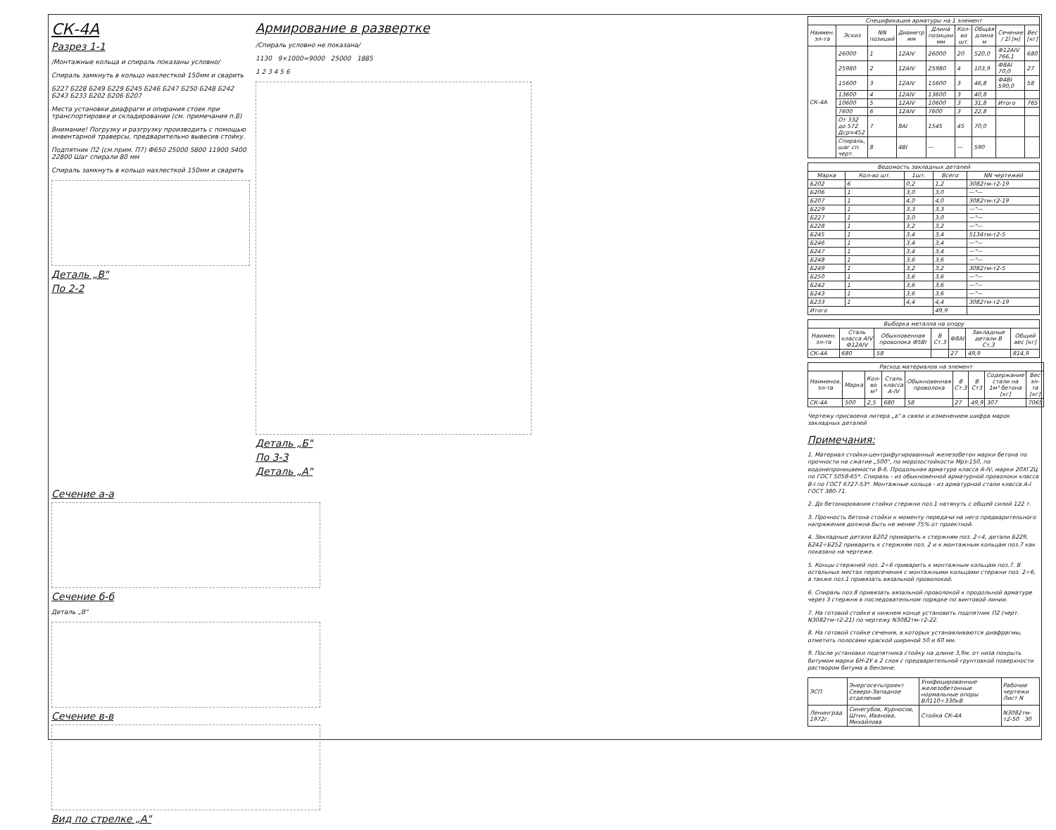СК-4А
Разрез 1-1
/Монтажные кольца и спираль показаны условно/
Спираль замкнуть в кольцо нахлесткой 150мм и сварить
Б227 Б228 Б249 Б229 Б245 Б246 Б247 Б250 Б248 Б242 Б243 Б233 Б202 Б206 Б207
Места установки диафрагм и опирания стоек при транспортировке и складировании (см. примечания п.8)
Внимание! Погрузку и разгрузку производить с помощью инвентарной траверсы, предварительно вывесив стойку.
Подпятник П2 (см.прим. П7) Ф650 25000 5800 11900 5400 22800 Шаг спирали 80 мм
Спираль замкнуть в кольцо нахлесткой 150мм и сварить
Деталь „В"
По 2-2
Армирование в развертке
/Спираль условно не показана/
1130 9×1000=9000 25000 1885
1 2 3 4 5 6
Деталь „Б"
По 3-3
Деталь „А"
Сечение а-а
Сечение б-б
Деталь „В"
Сечение в-в
Вид по стрелке „А"
| Спецификация арматуры на 1 элемент | | | | | | | | |
| --- | --- | --- | --- | --- | --- | --- | --- | --- |
| Наимен. эл-та | Эскиз | NN позиций | Диаметр мм | Длина позиции мм | Кол-во шт. | Общая длина м | Сечение / Σl [м] | Вес [кг] |
| СК-4А | 26000 | 1 | 12АIV | 26000 | 20 | 520,0 | Ф12АIV 766,1 | 680 |
| | 25980 | 2 | 12АIV | 25980 | 4 | 103,9 | Ф8АI 70,0 | 27 |
| | 15600 | 3 | 12АIV | 15600 | 3 | 46,8 | Ф4ВI 590,0 | 58 |
| | 13600 | 4 | 12АIV | 13600 | 3 | 40,8 | | |
| | 10600 | 5 | 12АIV | 10600 | 3 | 31,8 | Итого | 765 |
| | 7600 | 6 | 12АIV | 7600 | 3 | 22,8 | | |
| | От 332 до 572 Дср=452 | 7 | 8АI | 1545 | 45 | 70,0 | | |
| | Спираль, шаг сп. черт. | 8 | 4ВI | — | — | 590 | | |
| Ведомость закладных деталей | | | | |
| --- | --- | --- | --- | --- |
| Марка | Кол-во шт. | 1шт. | Всего | NN чертежей |
| Б202 | 6 | 0,2 | 1,2 | 3082тм-т2-19 |
| Б206 | 1 | 3,0 | 3,0 | —"— |
| Б207 | 1 | 4,0 | 4,0 | 3082тм-т2-19 |
| Б229 | 1 | 3,3 | 3,3 | —"— |
| Б227 | 1 | 3,0 | 3,0 | —"— |
| Б228 | 1 | 3,2 | 3,2 | —"— |
| Б245 | 1 | 3,4 | 3,4 | 5134тм-т2-5 |
| Б246 | 1 | 3,4 | 3,4 | —"— |
| Б247 | 1 | 3,4 | 3,4 | —"— |
| Б248 | 1 | 3,6 | 3,6 | —"— |
| Б249 | 1 | 3,2 | 3,2 | 3082тм-т2-5 |
| Б250 | 1 | 3,6 | 3,6 | —"— |
| Б242 | 1 | 3,6 | 3,6 | —"— |
| Б243 | 1 | 3,6 | 3,6 | —"— |
| Б233 | 1 | 4,4 | 4,4 | 3082тм-т2-19 |
| Итого | | | 49,9 | |
| Выборка металла на опору | | | | | | |
| --- | --- | --- | --- | --- | --- | --- |
| Наимен. эл-та | Сталь класса АIV Ф12АIV | Обыкновенная проволока Ф5ВI | В Ст.3 | Ф8АI | Закладные детали В Ст.3 | Общий вес [кг] |
| СК-4А | 680 | 58 | | 27 | 49,9 | 814,9 |
| Расход материалов на элемент | | | | | | | | |
| --- | --- | --- | --- | --- | --- | --- | --- | --- |
| Наименов. эл-та | Марка | Кол-во м³ | Сталь класса А-IV | Обыкновенная проволока | В Ст.3 | В Ст3 | Содержание стали на 1м³ бетона [кг] | Вес эл-та [кг] |
| СК-4А | 500 | 2,5 | 680 | 58 | 27 | 49,9 | 307 | 7065 |
Чертежу присвоена литера „а" в связи и изменением шифра марок закладных деталей
Примечания:
1. Материал стойки-центрифугированный железобетон марки бетона по прочности на сжатие „500", по морозостойкости Мрз-150, по водонепроницаемости В-6. Продольная арматура класса А-IV, марки 20ХГ2Ц по ГОСТ 5058-65*. Спираль - из обыкновенной арматурной проволоки класса В-I по ГОСТ 6727-53*. Монтажные кольца - из арматурной стали класса А-I ГОСТ 380-71.
2. До бетонирования стойки стержни поз.1 натянуть с общей силой 122 т.
3. Прочность бетона стойки к моменту передачи на него предварительного напряжения должна быть не менее 75% от проектной.
4. Закладные детали Б202 приварить к стержням поз. 2÷4, детали Б229, Б242÷Б252 приварить к стержням поз. 2 и к монтажным кольцам поз.7 как показано на чертеже.
5. Концы стержней поз. 2÷6 приварить к монтажным кольцам поз.7. В остальных местах пересечения с монтажными кольцами стержни поз. 2÷6, а также поз.1 привязать вязальной проволокой.
6. Спираль поз.8 привязать вязальной проволокой к продольной арматуре через 3 стержня в последовательном порядке по винтовой линии.
7. На готовой стойке в нижнем конце установить подпятник П2 (черт. N3082тм-т2-21) по чертежу N3082тм-т2-22.
8. На готовой стойке сечения, в которых устанавливаются диафрагмы, отметить полосами краской шириной 50 и 60 мм.
9. После установки подпятника стойку на длине 3,9м. от низа покрыть битумом марки БН-2У в 2 слоя с предварительной грунтовкой поверхности раствором битума в бензине.
| ЭСП | Энергосетьпроект Северо-Западное отделение | Унифицированные железобетонные нормальные опоры ВЛ110÷330кВ | Рабочие чертежи Лист N |
| Ленинград 1972г. | Синегубов, Курносов, Штин, Иванова, Михайлова | Стойка СК-4А | N3082тм-т2-50 30 |